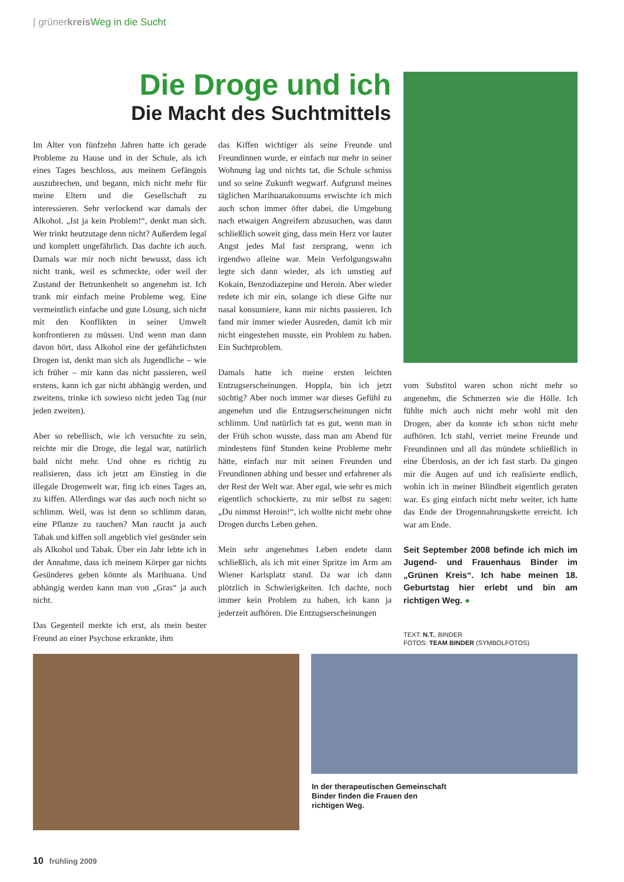| grünerkreis Weg in die Sucht
Die Droge und ich
Die Macht des Suchtmittels
Im Alter von fünfzehn Jahren hatte ich gerade Probleme zu Hause und in der Schule, als ich eines Tages beschloss, aus meinem Gefängnis auszubrechen, und begann, mich nicht mehr für meine Eltern und die Gesellschaft zu interessieren. Sehr verlockend war damals der Alkohol. „Ist ja kein Problem!“, denkt man sich. Wer trinkt heutzutage denn nicht? Außerdem legal und komplett ungefährlich. Das dachte ich auch. Damals war mir noch nicht bewusst, dass ich nicht trank, weil es schmeckte, oder weil der Zustand der Betrunkenheit so angenehm ist. Ich trank mir einfach meine Probleme weg. Eine vermeintlich einfache und gute Lösung, sich nicht mit den Konflikten in seiner Umwelt konfrontieren zu müssen. Und wenn man dann davon hört, dass Alkohol eine der gefährlichsten Drogen ist, denkt man sich als Jugendliche – wie ich früher – mir kann das nicht passieren, weil erstens, kann ich gar nicht abhängig werden, und zweitens, trinke ich sowieso nicht jeden Tag (nur jeden zweiten).
Aber so rebellisch, wie ich versuchte zu sein, reichte mir die Droge, die legal war, natürlich bald nicht mehr. Und ohne es richtig zu realisieren, dass ich jetzt am Einstieg in die illegale Drogenwelt war, fing ich eines Tages an, zu kiffen. Allerdings war das auch noch nicht so schlimm. Weil, was ist denn so schlimm daran, eine Pflanze zu rauchen? Man raucht ja auch Tabak und kiffen soll angeblich viel gesünder sein als Alkohol und Tabak. Über ein Jahr lebte ich in der Annahme, dass ich meinem Körper gar nichts Gesünderes geben könnte als Marihuana. Und abhängig werden kann man von „Gras“ ja auch nicht.
Das Gegenteil merkte ich erst, als mein bester Freund an einer Psychose erkrankte, ihm
das Kiffen wichtiger als seine Freunde und Freundinnen wurde, er einfach nur mehr in seiner Wohnung lag und nichts tat, die Schule schmiss und so seine Zukunft wegwarf. Aufgrund meines täglichen Marihuanakonsums erwischte ich mich auch schon immer öfter dabei, die Umgebung nach etwaigen Angreifern abzusuchen, was dann schließlich soweit ging, dass mein Herz vor lauter Angst jedes Mal fast zersprang, wenn ich irgendwo alleine war. Mein Verfolgungswahn legte sich dann wieder, als ich umstieg auf Kokain, Benzodiazepine und Heroin. Aber wieder redete ich mir ein, solange ich diese Gifte nur nasal konsumiere, kann mir nichts passieren. Ich fand mir immer wieder Ausreden, damit ich mir nicht eingestehen musste, ein Problem zu haben. Ein Suchtproblem.
Damals hatte ich meine ersten leichten Entzugserscheinungen. Hoppla, bin ich jetzt süchtig? Aber noch immer war dieses Gefühl zu angenehm und die Entzugserscheinungen nicht schlimm. Und natürlich tat es gut, wenn man in der Früh schon wusste, dass man am Abend für mindestens fünf Stunden keine Probleme mehr hätte, einfach nur mit seinen Freunden und Freundinnen abhing und besser und erfahrener als der Rest der Welt war. Aber egal, wie sehr es mich eigentlich schockierte, zu mir selbst zu sagen: „Du nimmst Heroin!“, ich wollte nicht mehr ohne Drogen durchs Leben gehen.
Mein sehr angenehmes Leben endete dann schließlich, als ich mit einer Spritze im Arm am Wiener Karlsplatz stand. Da war ich dann plötzlich in Schwierigkeiten. Ich dachte, noch immer kein Problem zu haben, ich kann ja jederzeit aufhören. Die Entzugserscheinungen
vom Substitol waren schon nicht mehr so angenehm, die Schmerzen wie die Hölle. Ich fühlte mich auch nicht mehr wohl mit den Drogen, aber da konnte ich schon nicht mehr aufhören. Ich stahl, verriet meine Freunde und Freundinnen und all das mündete schließlich in eine Überdosis, an der ich fast starb. Da gingen mir die Augen auf und ich realisierte endlich, wohin ich in meiner Blindheit eigentlich geraten war. Es ging einfach nicht mehr weiter, ich hatte das Ende der Drogennahrungskette erreicht. Ich war am Ende.
Seit September 2008 befinde ich mich im Jugend- und Frauenhaus Binder im „Grünen Kreis“. Ich habe meinen 18. Geburtstag hier erlebt und bin am richtigen Weg. ●
TEXT: N.T., BINDER
FOTOS: TEAM BINDER (SYMBOLFOTOS)
In der therapeutischen Gemeinschaft Binder finden die Frauen den richtigen Weg.
10 frühling 2009